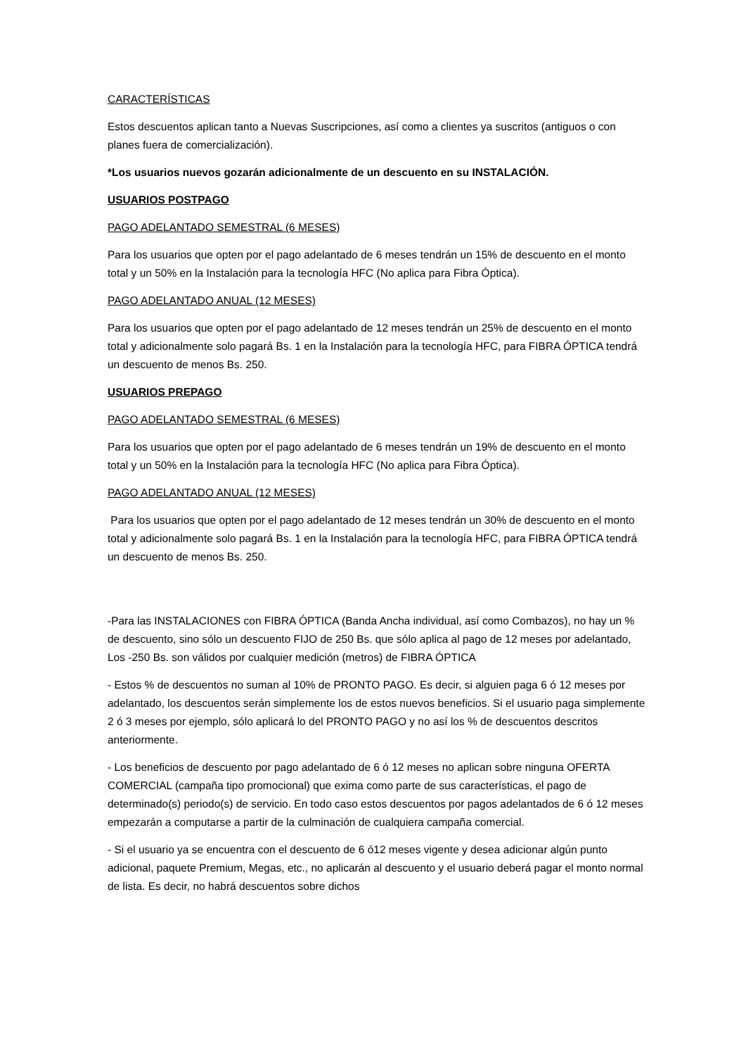CARACTERÍSTICAS
Estos descuentos aplican tanto a Nuevas Suscripciones, así como a clientes ya suscritos (antiguos o con planes fuera de comercialización).
*Los usuarios nuevos gozarán adicionalmente de un descuento en su INSTALACIÓN.
USUARIOS POSTPAGO
PAGO ADELANTADO SEMESTRAL (6 MESES)
Para los usuarios que opten por el pago adelantado de 6 meses tendrán un 15% de descuento en el monto total y un 50% en la Instalación para la tecnología HFC (No aplica para Fibra Óptica).
PAGO ADELANTADO ANUAL (12 MESES)
Para los usuarios que opten por el pago adelantado de 12 meses tendrán un 25% de descuento en el monto total y adicionalmente solo pagará Bs. 1 en la Instalación para la tecnología HFC, para FIBRA ÓPTICA tendrá un descuento de menos Bs. 250.
USUARIOS PREPAGO
PAGO ADELANTADO SEMESTRAL (6 MESES)
Para los usuarios que opten por el pago adelantado de 6 meses tendrán un 19% de descuento en el monto total y un 50% en la Instalación para la tecnología HFC (No aplica para Fibra Óptica).
PAGO ADELANTADO ANUAL (12 MESES)
Para los usuarios que opten por el pago adelantado de 12 meses tendrán un 30% de descuento en el monto total y adicionalmente solo pagará Bs. 1 en la Instalación para la tecnología HFC, para FIBRA ÓPTICA tendrá un descuento de menos Bs. 250.
-Para las INSTALACIONES con FIBRA ÓPTICA (Banda Ancha individual, así como Combazos), no hay un % de descuento, sino sólo un descuento FIJO de 250 Bs. que sólo aplica al pago de 12 meses por adelantado, Los -250 Bs. son válidos por cualquier medición (metros) de FIBRA ÓPTICA
- Estos % de descuentos no suman al 10% de PRONTO PAGO. Es decir, si alguien paga 6 ó 12 meses por adelantado, los descuentos serán simplemente los de estos nuevos beneficios. Si el usuario paga simplemente 2 ó 3 meses por ejemplo, sólo aplicará lo del PRONTO PAGO y no así los % de descuentos descritos anteriormente.
- Los beneficios de descuento por pago adelantado de 6 ó 12 meses no aplican sobre ninguna OFERTA COMERCIAL (campaña tipo promocional) que exima como parte de sus características, el pago de determinado(s) periodo(s) de servicio. En todo caso estos descuentos por pagos adelantados de 6 ó 12 meses empezarán a computarse a partir de la culminación de cualquiera campaña comercial.
- Si el usuario ya se encuentra con el descuento de 6 ó12 meses vigente y desea adicionar algún punto adicional, paquete Premium, Megas, etc., no aplicarán al descuento y el usuario deberá pagar el monto normal de lista. Es decir, no habrá descuentos sobre dichos